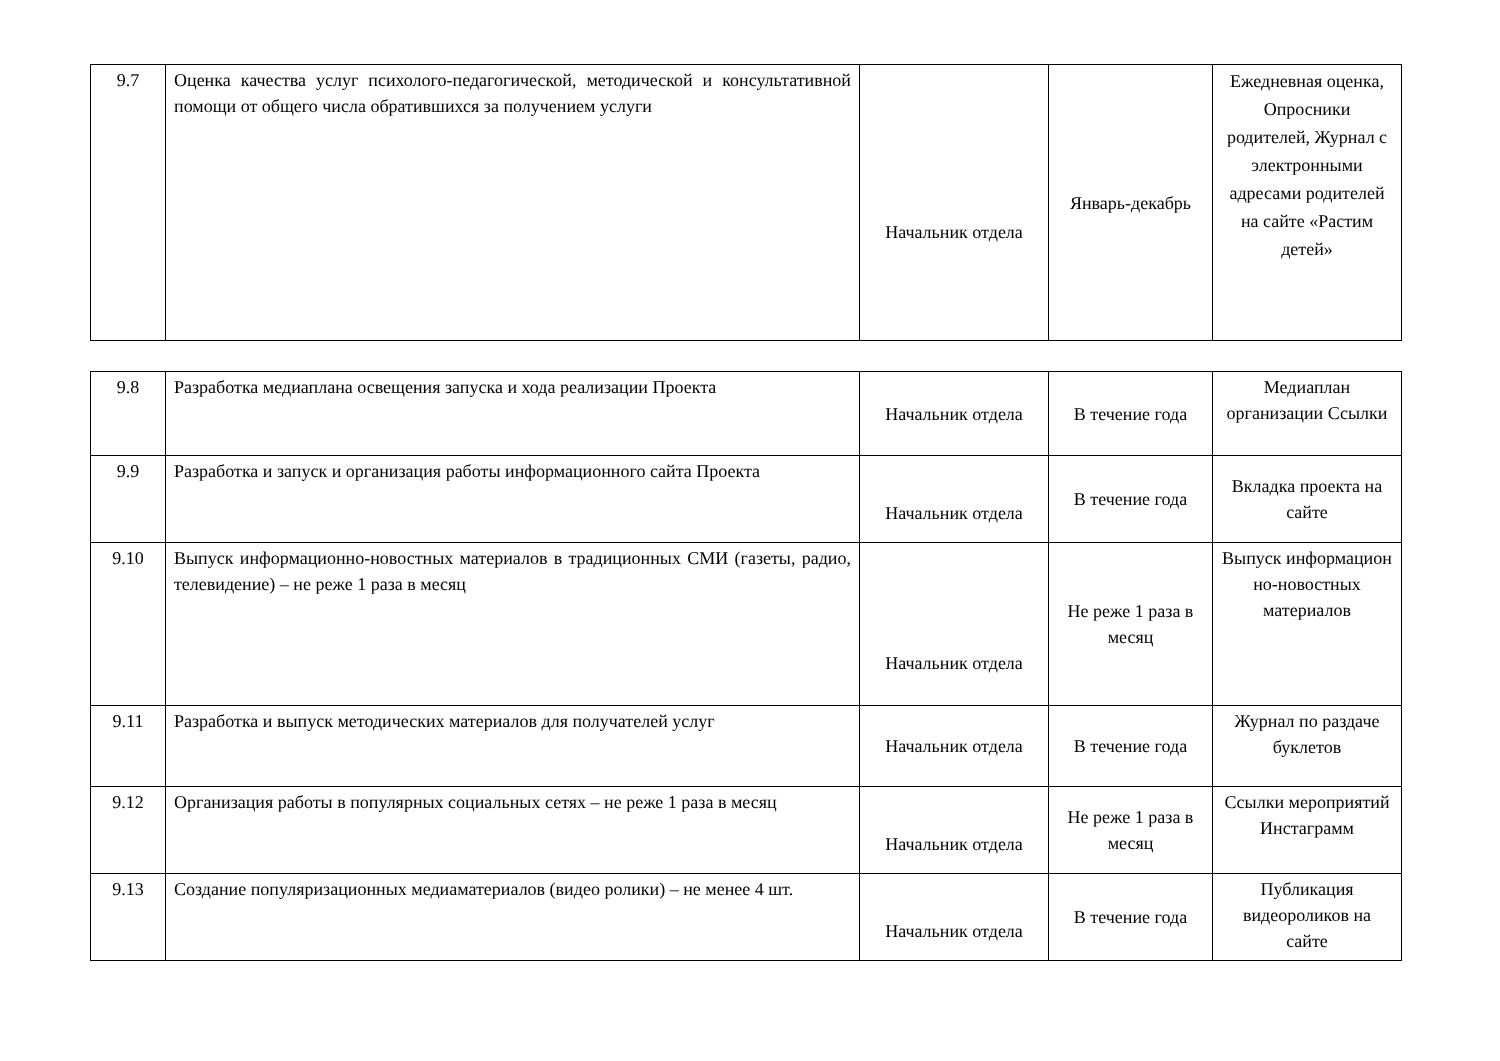| 9.7 | Оценка качества услуг психолого-педагогической, методической и консультативной помощи от общего числа обратившихся за получением услуги | Начальник отдела | Январь-декабрь | Ежедневная оценка, Опросники родителей, Журнал с электронными адресами родителей на сайте «Растим детей» |
| 9.8 | Разработка медиаплана освещения запуска и хода реализации Проекта | Начальник отдела | В течение года | Медиаплан организации Ссылки |
| 9.9 | Разработка и запуск и организация работы информационного сайта Проекта | Начальник отдела | В течение года | Вкладка проекта на сайте |
| 9.10 | Выпуск информационно-новостных материалов в традиционных СМИ (газеты, радио, телевидение) – не реже 1 раза в месяц | Начальник отдела | Не реже 1 раза в месяц | Выпуск информацион но-новостных материалов |
| 9.11 | Разработка и выпуск методических материалов для получателей услуг | Начальник отдела | В течение года | Журнал по раздаче буклетов |
| 9.12 | Организация работы в популярных социальных сетях – не реже 1 раза в месяц | Начальник отдела | Не реже 1 раза в месяц | Ссылки мероприятий Инстаграмм |
| 9.13 | Создание популяризационных медиаматериалов (видео ролики) – не менее 4 шт. | Начальник отдела | В течение года | Публикация видеороликов на сайте |